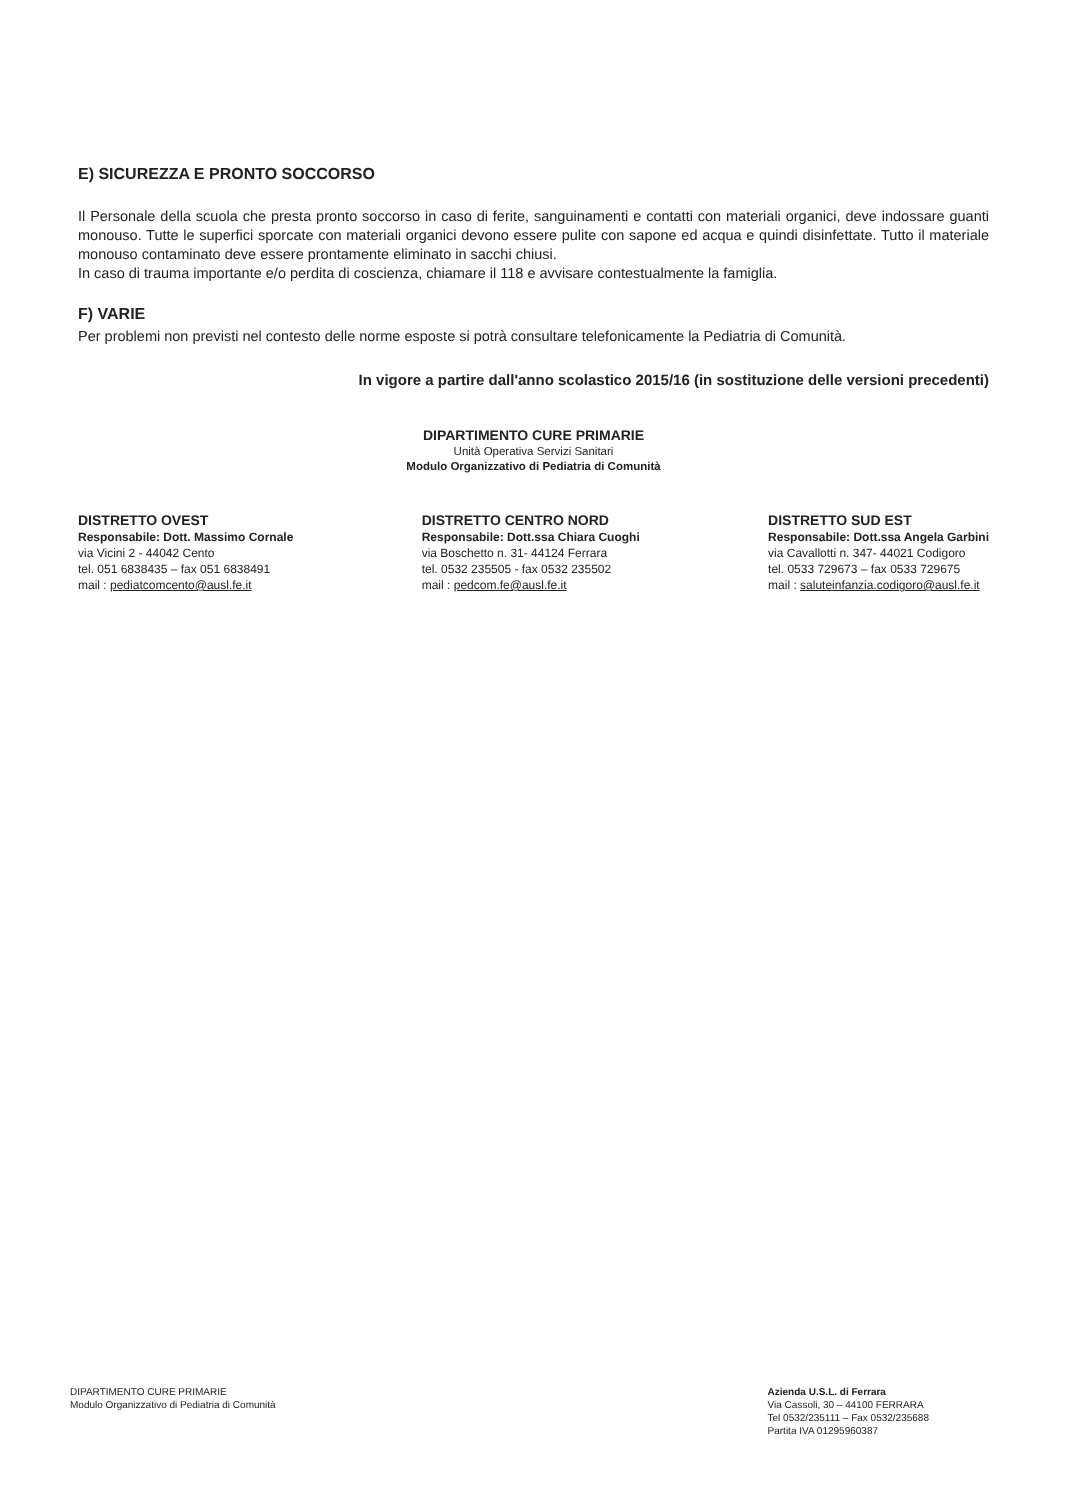E) SICUREZZA E PRONTO SOCCORSO
Il Personale della scuola che presta pronto soccorso in caso di ferite, sanguinamenti e contatti con materiali organici, deve indossare guanti monouso. Tutte le superfici sporcate con materiali organici devono essere pulite con sapone ed acqua e quindi disinfettate. Tutto il materiale monouso contaminato deve essere prontamente eliminato in sacchi chiusi.
In caso di trauma importante e/o perdita di coscienza, chiamare il 118 e avvisare contestualmente la famiglia.
F) VARIE
Per problemi non previsti nel contesto delle norme esposte si potrà consultare telefonicamente la Pediatria di Comunità.
In vigore a partire dall'anno scolastico 2015/16 (in sostituzione delle versioni precedenti)
DIPARTIMENTO CURE PRIMARIE
Unità Operativa Servizi Sanitari
Modulo Organizzativo di Pediatria di Comunità
DISTRETTO OVEST
Responsabile: Dott. Massimo Cornale
via Vicini 2 - 44042 Cento
tel. 051 6838435 – fax 051 6838491
mail : pediatcomcento@ausl.fe.it
DISTRETTO CENTRO NORD
Responsabile: Dott.ssa Chiara Cuoghi
via Boschetto n. 31- 44124 Ferrara
tel. 0532 235505 - fax 0532 235502
mail : pedcom.fe@ausl.fe.it
DISTRETTO SUD EST
Responsabile: Dott.ssa Angela Garbini
via Cavallotti n. 347- 44021 Codigoro
tel. 0533 729673 – fax 0533 729675
mail : saluteinfanzia.codigoro@ausl.fe.it
DIPARTIMENTO CURE PRIMARIE
Modulo Organizzativo di Pediatria di Comunità
Azienda U.S.L. di Ferrara
Via Cassoli, 30 – 44100 FERRARA
Tel 0532/235111 – Fax 0532/235688
Partita IVA 01295960387